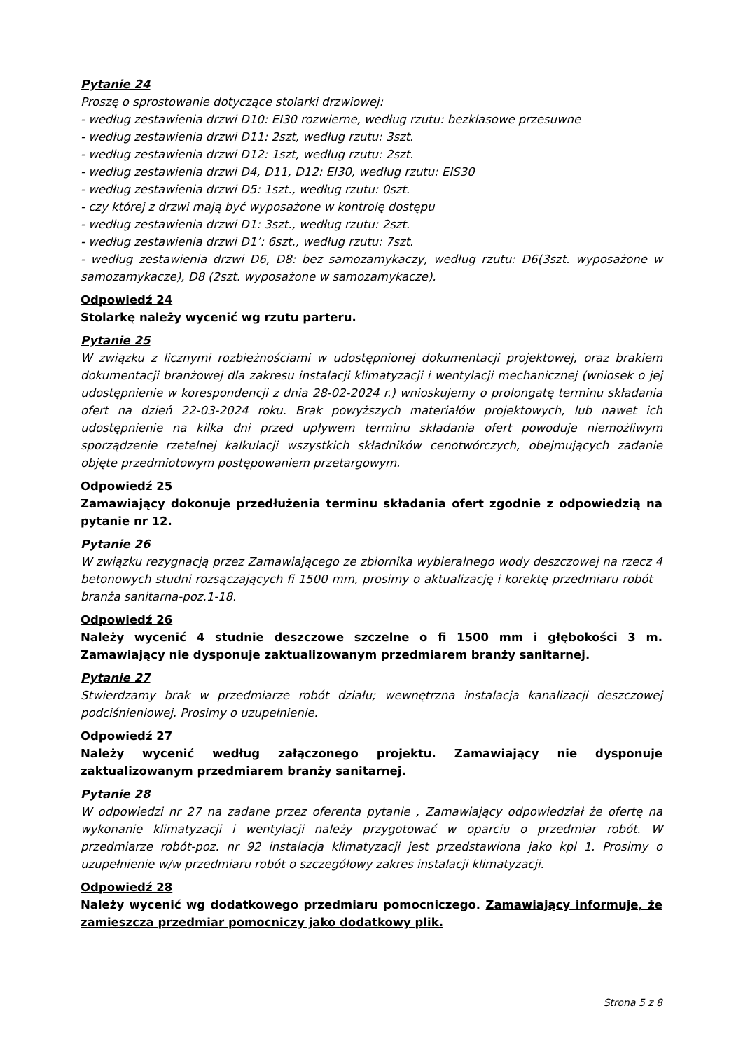Pytanie 24
Proszę o sprostowanie dotyczące stolarki drzwiowej:
- według zestawienia drzwi D10: EI30 rozwierne, według rzutu: bezklasowe przesuwne
- według zestawienia drzwi D11: 2szt, według rzutu: 3szt.
- według zestawienia drzwi D12: 1szt, według rzutu: 2szt.
- według zestawienia drzwi D4, D11, D12: EI30, według rzutu: EIS30
- według zestawienia drzwi D5: 1szt., według rzutu: 0szt.
- czy której z drzwi mają być wyposażone w kontrolę dostępu
- według zestawienia drzwi D1: 3szt., według rzutu: 2szt.
- według zestawienia drzwi D1’: 6szt., według rzutu: 7szt.
- według zestawienia drzwi D6, D8: bez samozamykaczy, według rzutu: D6(3szt. wyposażone w samozamykacze), D8 (2szt. wyposażone w samozamykacze).
Odpowiedź 24
Stolarkę należy wycenić wg rzutu parteru.
Pytanie 25
W związku z licznymi rozbieżnościami w udostępnionej dokumentacji projektowej, oraz brakiem dokumentacji branżowej dla zakresu instalacji klimatyzacji i wentylacji mechanicznej (wniosek o jej udostępnienie w korespondencji z dnia 28-02-2024 r.) wnioskujemy o prolongatę terminu składania ofert na dzień 22-03-2024 roku. Brak powyższych materiałów projektowych, lub nawet ich udostępnienie na kilka dni przed upływem terminu składania ofert powoduje niemożliwym sporządzenie rzetelnej kalkulacji wszystkich składników cenotwórczych, obejmujących zadanie objęte przedmiotowym postępowaniem przetargowym.
Odpowiedź 25
Zamawiający dokonuje przedłużenia terminu składania ofert zgodnie z odpowiedzią na pytanie nr 12.
Pytanie 26
W związku rezygnacją przez Zamawiającego ze zbiornika wybieralnego wody deszczowej na rzecz 4 betonowych studni rozsączających fi 1500 mm, prosimy o aktualizację i korektę przedmiaru robót – branża sanitarna-poz.1-18.
Odpowiedź 26
Należy wycenić 4 studnie deszczowe szczelne o fi 1500 mm i głębokości 3 m. Zamawiający nie dysponuje zaktualizowanym przedmiarem branży sanitarnej.
Pytanie 27
Stwierdzamy brak w przedmiarze robót działu; wewnętrzna instalacja kanalizacji deszczowej podciśnieniowej. Prosimy o uzupełnienie.
Odpowiedź 27
Należy wycenić według załączonego projektu. Zamawiający nie dysponuje zaktualizowanym przedmiarem branży sanitarnej.
Pytanie 28
W odpowiedzi nr 27 na zadane przez oferenta pytanie , Zamawiający odpowiedział że ofertę na wykonanie klimatyzacji i wentylacji należy przygotować w oparciu o przedmiar robót. W przedmiarze robót-poz. nr 92 instalacja klimatyzacji jest przedstawiona jako kpl 1. Prosimy o uzupełnienie w/w przedmiaru robót o szczegółowy zakres instalacji klimatyzacji.
Odpowiedź 28
Należy wycenić wg dodatkowego przedmiaru pomocniczego. Zamawiający informuje, że zamieszcza przedmiar pomocniczy jako dodatkowy plik.
Strona 5 z 8